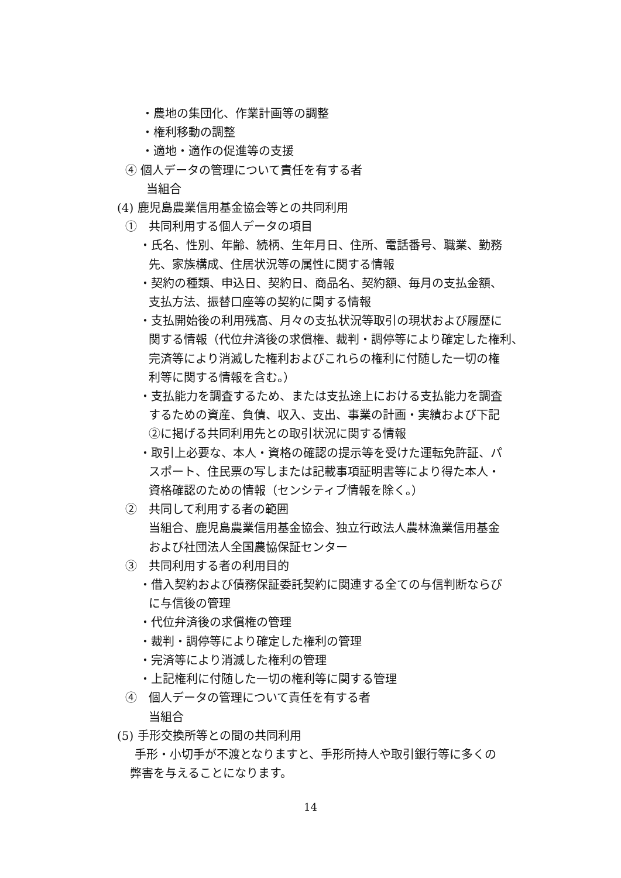・農地の集団化、作業計画等の調整
・権利移動の調整
・適地・適作の促進等の支援
④ 個人データの管理について責任を有する者
当組合
(4) 鹿児島農業信用基金協会等との共同利用
①　共同利用する個人データの項目
・氏名、性別、年齢、続柄、生年月日、住所、電話番号、職業、勤務
先、家族構成、住居状況等の属性に関する情報
・契約の種類、申込日、契約日、商品名、契約額、毎月の支払金額、
支払方法、振替口座等の契約に関する情報
・支払開始後の利用残高、月々の支払状況等取引の現状および履歴に
関する情報（代位弁済後の求償権、裁判・調停等により確定した権利、
完済等により消滅した権利およびこれらの権利に付随した一切の権
利等に関する情報を含む。）
・支払能力を調査するため、または支払途上における支払能力を調査
するための資産、負債、収入、支出、事業の計画・実績および下記
②に掲げる共同利用先との取引状況に関する情報
・取引上必要な、本人・資格の確認の提示等を受けた運転免許証、パ
スポート、住民票の写しまたは記載事項証明書等により得た本人・
資格確認のための情報（センシティブ情報を除く。）
②　共同して利用する者の範囲
当組合、鹿児島農業信用基金協会、独立行政法人農林漁業信用基金
および社団法人全国農協保証センター
③　共同利用する者の利用目的
・借入契約および債務保証委託契約に関連する全ての与信判断ならび
に与信後の管理
・代位弁済後の求償権の管理
・裁判・調停等により確定した権利の管理
・完済等により消滅した権利の管理
・上記権利に付随した一切の権利等に関する管理
④　個人データの管理について責任を有する者
当組合
(5) 手形交換所等との間の共同利用
手形・小切手が不渡となりますと、手形所持人や取引銀行等に多くの
弊害を与えることになります。
14